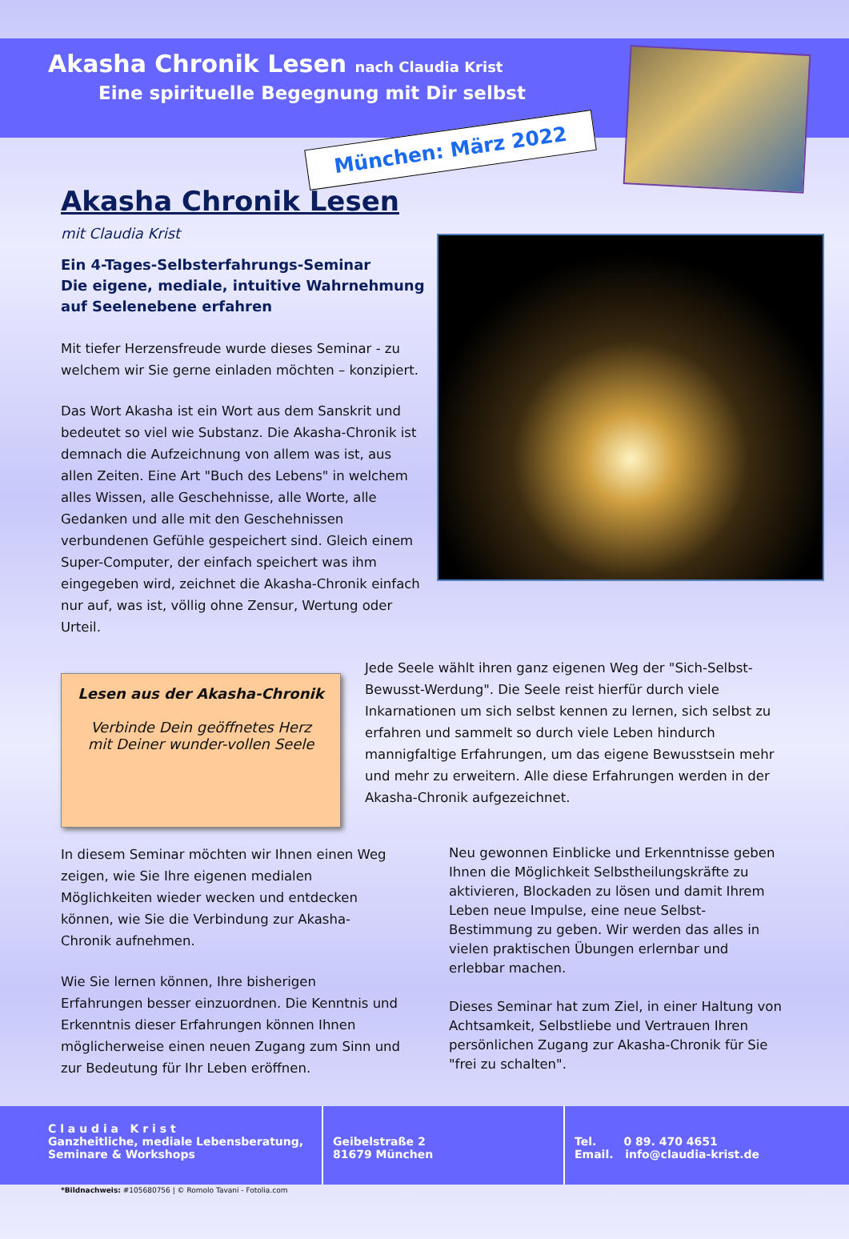Akasha Chronik Lesen nach Claudia Krist
Eine spirituelle Begegnung mit Dir selbst
München: März 2022
Akasha Chronik Lesen
mit Claudia Krist
Ein 4-Tages-Selbsterfahrungs-Seminar
Die eigene, mediale, intuitive Wahrnehmung
auf Seelenebene erfahren
Mit tiefer Herzensfreude wurde dieses Seminar - zu welchem wir Sie gerne einladen möchten – konzipiert.
Das Wort Akasha ist ein Wort aus dem Sanskrit und bedeutet so viel wie Substanz. Die Akasha-Chronik ist demnach die Aufzeichnung von allem was ist, aus allen Zeiten. Eine Art "Buch des Lebens" in welchem alles Wissen, alle Geschehnisse, alle Worte, alle Gedanken und alle mit den Geschehnissen verbundenen Gefühle gespeichert sind. Gleich einem Super-Computer, der einfach speichert was ihm eingegeben wird, zeichnet die Akasha-Chronik einfach nur auf, was ist, völlig ohne Zensur, Wertung oder Urteil.
Lesen aus der Akasha-Chronik
Verbinde Dein geöffnetes Herz
mit Deiner wunder-vollen Seele
Jede Seele wählt ihren ganz eigenen Weg der "Sich-Selbst-Bewusst-Werdung". Die Seele reist hierfür durch viele Inkarnationen um sich selbst kennen zu lernen, sich selbst zu erfahren und sammelt so durch viele Leben hindurch mannigfaltige Erfahrungen, um das eigene Bewusstsein mehr und mehr zu erweitern. Alle diese Erfahrungen werden in der Akasha-Chronik aufgezeichnet.
In diesem Seminar möchten wir Ihnen einen Weg zeigen, wie Sie Ihre eigenen medialen Möglichkeiten wieder wecken und entdecken können, wie Sie die Verbindung zur Akasha-Chronik aufnehmen.
Wie Sie lernen können, Ihre bisherigen Erfahrungen besser einzuordnen. Die Kenntnis und Erkenntnis dieser Erfahrungen können Ihnen möglicherweise einen neuen Zugang zum Sinn und zur Bedeutung für Ihr Leben eröffnen.
Neu gewonnen Einblicke und Erkenntnisse geben Ihnen die Möglichkeit Selbstheilungskräfte zu aktivieren, Blockaden zu lösen und damit Ihrem Leben neue Impulse, eine neue Selbst-Bestimmung zu geben. Wir werden das alles in vielen praktischen Übungen erlernbar und erlebbar machen.
Dieses Seminar hat zum Ziel, in einer Haltung von Achtsamkeit, Selbstliebe und Vertrauen Ihren persönlichen Zugang zur Akasha-Chronik für Sie "frei zu schalten".
C l a u d i a K r i s t
Ganzheitliche, mediale Lebensberatung,
Seminare & Workshops
Geibelstraße 2
81679 München
Tel. 0 89. 470 4651
Email. info@claudia-krist.de
*Bildnachweis: #105680756 | © Romolo Tavani - Fotolia.com